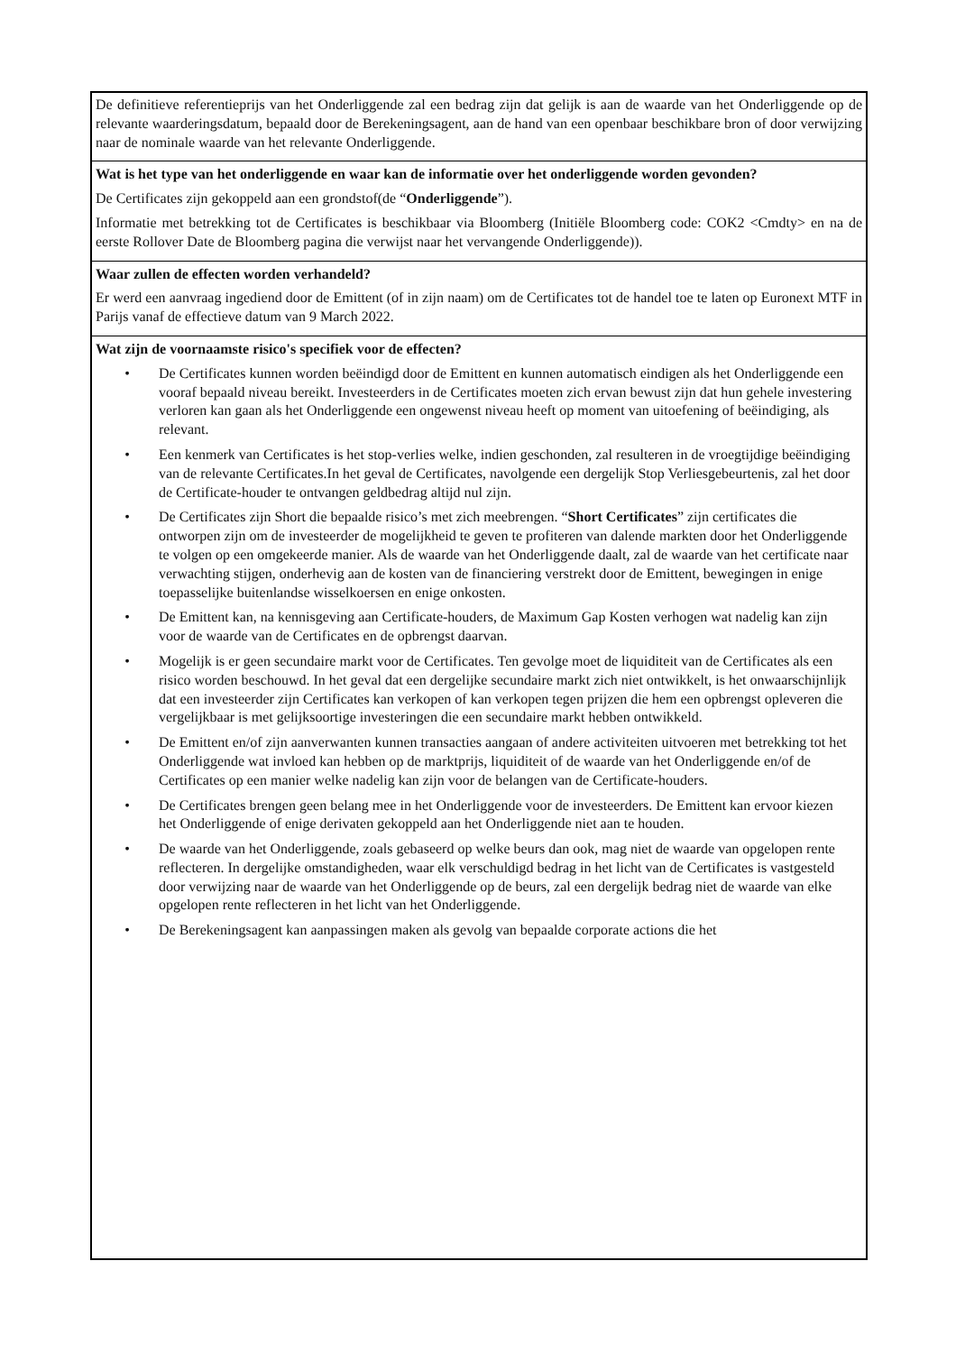De definitieve referentieprijs van het Onderliggende zal een bedrag zijn dat gelijk is aan de waarde van het Onderliggende op de relevante waarderingsdatum, bepaald door de Berekeningsagent, aan de hand van een openbaar beschikbare bron of door verwijzing naar de nominale waarde van het relevante Onderliggende.
Wat is het type van het onderliggende en waar kan de informatie over het onderliggende worden gevonden?
De Certificates zijn gekoppeld aan een grondstof(de “Onderliggende”).
Informatie met betrekking tot de Certificates is beschikbaar via Bloomberg (Initiële Bloomberg code: COK2 <Cmdty> en na de eerste Rollover Date de Bloomberg pagina die verwijst naar het vervangende Onderliggende)).
Waar zullen de effecten worden verhandeld?
Er werd een aanvraag ingediend door de Emittent (of in zijn naam) om de Certificates tot de handel toe te laten op Euronext MTF in Parijs vanaf de effectieve datum van 9 March 2022.
Wat zijn de voornaamste risico's specifiek voor de effecten?
• De Certificates kunnen worden beëindigd door de Emittent en kunnen automatisch eindigen als het Onderliggende een vooraf bepaald niveau bereikt. Investeerders in de Certificates moeten zich ervan bewust zijn dat hun gehele investering verloren kan gaan als het Onderliggende een ongewenst niveau heeft op moment van uitoefening of beëindiging, als relevant.
• Een kenmerk van Certificates is het stop-verlies welke, indien geschonden, zal resulteren in de vroegtijdige beëindiging van de relevante Certificates.In het geval de Certificates, navolgende een dergelijk Stop Verliesgebeurtenis, zal het door de Certificate-houder te ontvangen geldbedrag altijd nul zijn.
• De Certificates zijn Short die bepaalde risico’s met zich meebrengen. “Short Certificates” zijn certificates die ontworpen zijn om de investeerder de mogelijkheid te geven te profiteren van dalende markten door het Onderliggende te volgen op een omgekeerde manier. Als de waarde van het Onderliggende daalt, zal de waarde van het certificate naar verwachting stijgen, onderhevig aan de kosten van de financiering verstrekt door de Emittent, bewegingen in enige toepasselijke buitenlandse wisselkoersen en enige onkosten.
• De Emittent kan, na kennisgeving aan Certificate-houders, de Maximum Gap Kosten verhogen wat nadelig kan zijn voor de waarde van de Certificates en de opbrengst daarvan.
• Mogelijk is er geen secundaire markt voor de Certificates. Ten gevolge moet de liquiditeit van de Certificates als een risico worden beschouwd. In het geval dat een dergelijke secundaire markt zich niet ontwikkelt, is het onwaarschijnlijk dat een investeerder zijn Certificates kan verkopen of kan verkopen tegen prijzen die hem een opbrengst opleveren die vergelijkbaar is met gelijksoortige investeringen die een secundaire markt hebben ontwikkeld.
• De Emittent en/of zijn aanverwanten kunnen transacties aangaan of andere activiteiten uitvoeren met betrekking tot het Onderliggende wat invloed kan hebben op de marktprijs, liquiditeit of de waarde van het Onderliggende en/of de Certificates op een manier welke nadelig kan zijn voor de belangen van de Certificate-houders.
• De Certificates brengen geen belang mee in het Onderliggende voor de investeerders. De Emittent kan ervoor kiezen het Onderliggende of enige derivaten gekoppeld aan het Onderliggende niet aan te houden.
• De waarde van het Onderliggende, zoals gebaseerd op welke beurs dan ook, mag niet de waarde van opgelopen rente reflecteren. In dergelijke omstandigheden, waar elk verschuldigd bedrag in het licht van de Certificates is vastgesteld door verwijzing naar de waarde van het Onderliggende op de beurs, zal een dergelijk bedrag niet de waarde van elke opgelopen rente reflecteren in het licht van het Onderliggende.
• De Berekeningsagent kan aanpassingen maken als gevolg van bepaalde corporate actions die het